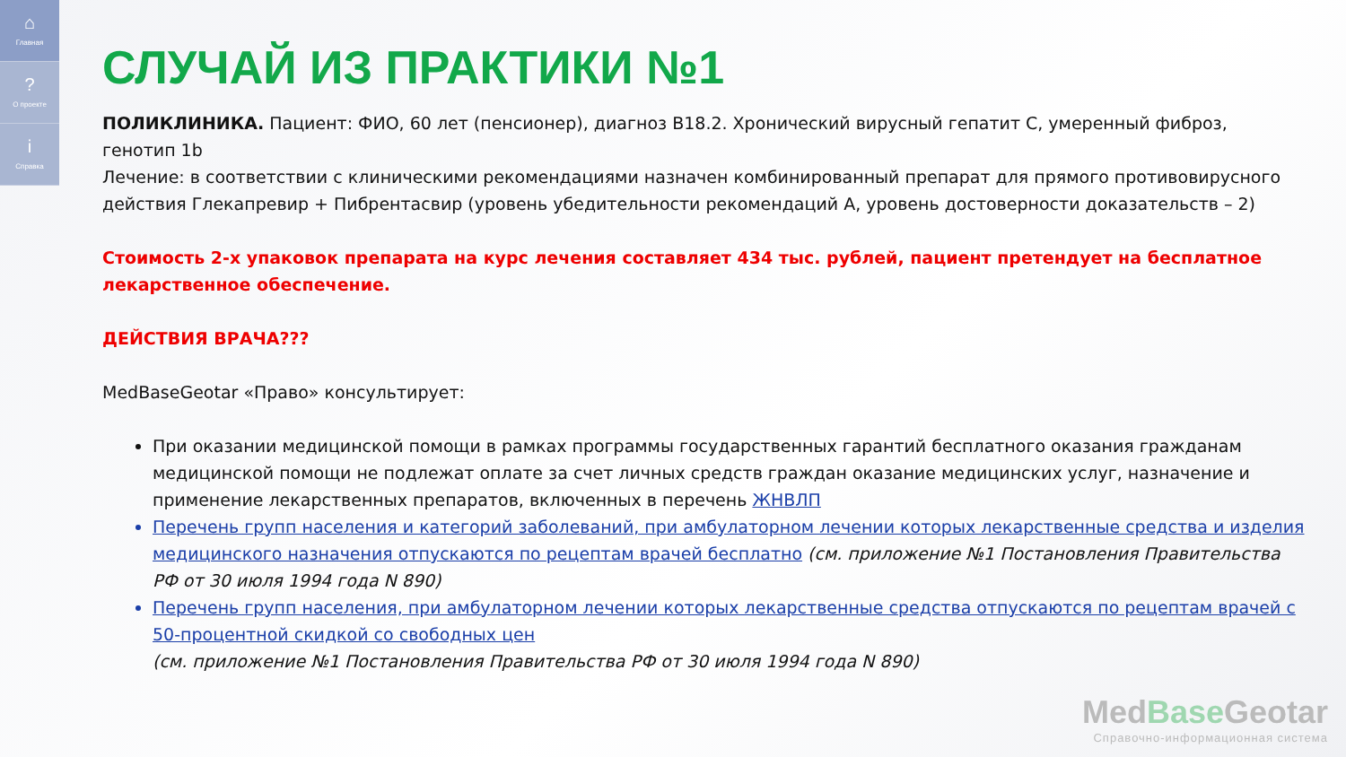⌂
Главная
?
О проекте
i
Справка
СЛУЧАЙ ИЗ ПРАКТИКИ №1
ПОЛИКЛИНИКА. Пациент: ФИО, 60 лет (пенсионер), диагноз В18.2. Хронический вирусный гепатит С, умеренный фиброз, генотип 1b
Лечение: в соответствии с клиническими рекомендациями назначен комбинированный препарат для прямого противовирусного действия Глекапревир + Пибрентасвир (уровень убедительности рекомендаций А, уровень достоверности доказательств – 2)
Стоимость 2-х упаковок препарата на курс лечения составляет 434 тыс. рублей, пациент претендует на бесплатное лекарственное обеспечение.
ДЕЙСТВИЯ ВРАЧА???
MedBaseGeotar «Право» консультирует:
При оказании медицинской помощи в рамках программы государственных гарантий бесплатного оказания гражданам медицинской помощи не подлежат оплате за счет личных средств граждан оказание медицинских услуг, назначение и применение лекарственных препаратов, включенных в перечень ЖНВЛП
Перечень групп населения и категорий заболеваний, при амбулаторном лечении которых лекарственные средства и изделия медицинского назначения отпускаются по рецептам врачей бесплатно (см. приложение №1 Постановления Правительства РФ от 30 июля 1994 года N 890)
Перечень групп населения, при амбулаторном лечении которых лекарственные средства отпускаются по рецептам врачей с 50-процентной скидкой со свободных цен
(см. приложение №1 Постановления Правительства РФ от 30 июля 1994 года N 890)
MedBase Geotar
Справочно-информационная система